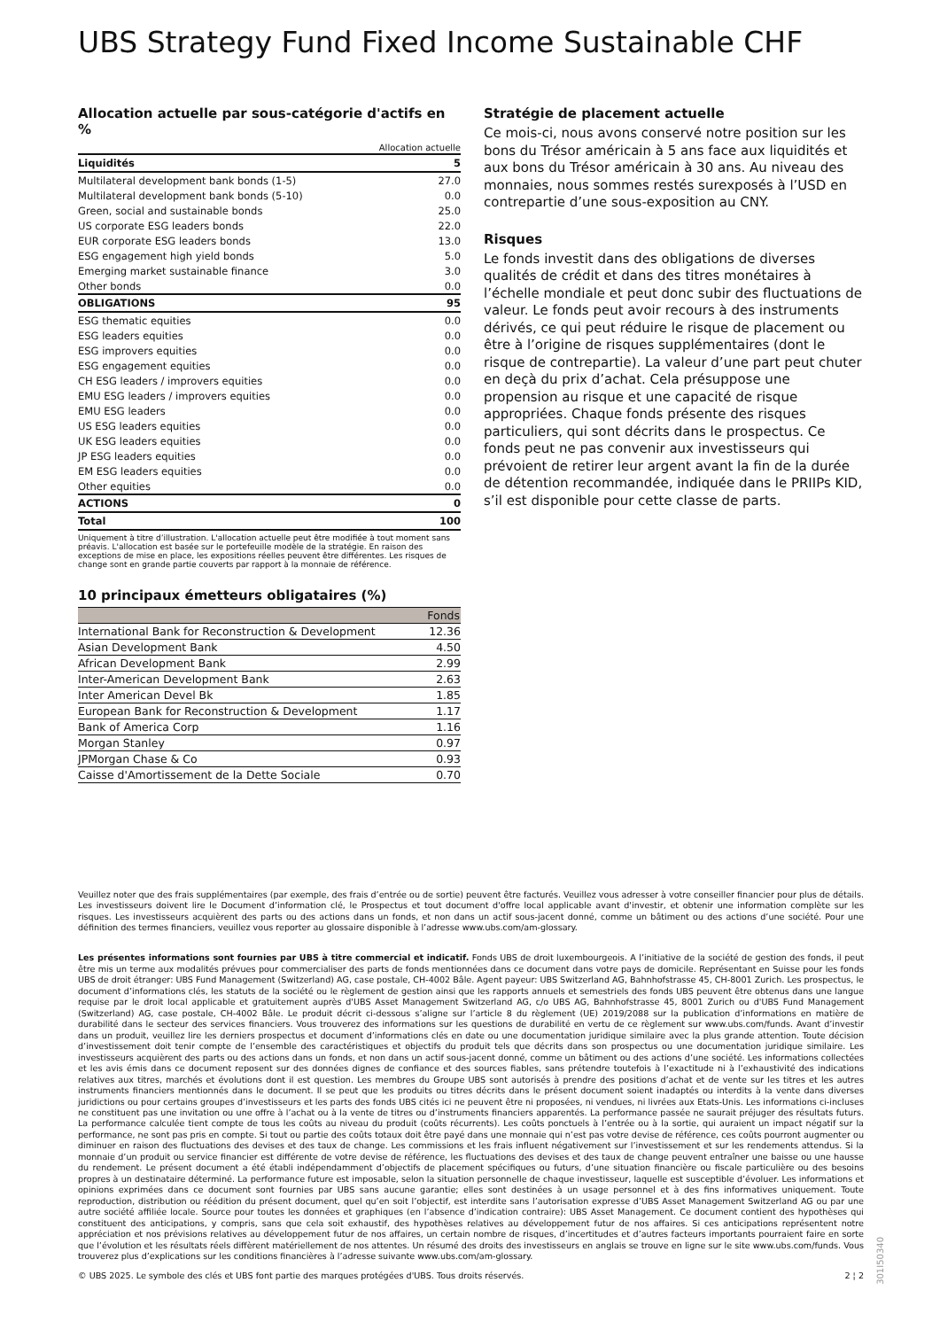UBS Strategy Fund Fixed Income Sustainable CHF
Allocation actuelle par sous-catégorie d'actifs en %
| | Allocation actuelle |
| Liquidités | 5 |
| Multilateral development bank bonds (1-5) | 27.0 |
| Multilateral development bank bonds (5-10) | 0.0 |
| Green, social and sustainable bonds | 25.0 |
| US corporate ESG leaders bonds | 22.0 |
| EUR corporate ESG leaders bonds | 13.0 |
| ESG engagement high yield bonds | 5.0 |
| Emerging market sustainable finance | 3.0 |
| Other bonds | 0.0 |
| OBLIGATIONS | 95 |
| ESG thematic equities | 0.0 |
| ESG leaders equities | 0.0 |
| ESG improvers equities | 0.0 |
| ESG engagement equities | 0.0 |
| CH ESG leaders / improvers equities | 0.0 |
| EMU ESG leaders / improvers equities | 0.0 |
| EMU ESG leaders | 0.0 |
| US ESG leaders equities | 0.0 |
| UK ESG leaders equities | 0.0 |
| JP ESG leaders equities | 0.0 |
| EM ESG leaders equities | 0.0 |
| Other equities | 0.0 |
| ACTIONS | 0 |
| Total | 100 |
Uniquement à titre d’illustration. L'allocation actuelle peut être modifiée à tout moment sans préavis. L'allocation est basée sur le portefeuille modèle de la stratégie. En raison des exceptions de mise en place, les expositions réelles peuvent être différentes. Les risques de change sont en grande partie couverts par rapport à la monnaie de référence.
10 principaux émetteurs obligataires (%)
| | Fonds |
| --- | --- |
| International Bank for Reconstruction & Development | 12.36 |
| Asian Development Bank | 4.50 |
| African Development Bank | 2.99 |
| Inter-American Development Bank | 2.63 |
| Inter American Devel Bk | 1.85 |
| European Bank for Reconstruction & Development | 1.17 |
| Bank of America Corp | 1.16 |
| Morgan Stanley | 0.97 |
| JPMorgan Chase & Co | 0.93 |
| Caisse d'Amortissement de la Dette Sociale | 0.70 |
Stratégie de placement actuelle
Ce mois-ci, nous avons conservé notre position sur les bons du Trésor américain à 5 ans face aux liquidités et aux bons du Trésor américain à 30 ans. Au niveau des monnaies, nous sommes restés surexposés à l’USD en contrepartie d’une sous-exposition au CNY.
Risques
Le fonds investit dans des obligations de diverses qualités de crédit et dans des titres monétaires à l’échelle mondiale et peut donc subir des fluctuations de valeur. Le fonds peut avoir recours à des instruments dérivés, ce qui peut réduire le risque de placement ou être à l’origine de risques supplémentaires (dont le risque de contrepartie). La valeur d’une part peut chuter en deçà du prix d’achat. Cela présuppose une propension au risque et une capacité de risque appropriées. Chaque fonds présente des risques particuliers, qui sont décrits dans le prospectus. Ce fonds peut ne pas convenir aux investisseurs qui prévoient de retirer leur argent avant la fin de la durée de détention recommandée, indiquée dans le PRIIPs KID, s’il est disponible pour cette classe de parts.
Veuillez noter que des frais supplémentaires (par exemple, des frais d’entrée ou de sortie) peuvent être facturés. Veuillez vous adresser à votre conseiller financier pour plus de détails. Les investisseurs doivent lire le Document d’information clé, le Prospectus et tout document d'offre local applicable avant d'investir, et obtenir une information complète sur les risques. Les investisseurs acquièrent des parts ou des actions dans un fonds, et non dans un actif sous-jacent donné, comme un bâtiment ou des actions d’une société. Pour une définition des termes financiers, veuillez vous reporter au glossaire disponible à l’adresse www.ubs.com/am-glossary.
Les présentes informations sont fournies par UBS à titre commercial et indicatif. Fonds UBS de droit luxembourgeois. A l’initiative de la société de gestion des fonds, il peut être mis un terme aux modalités prévues pour commercialiser des parts de fonds mentionnées dans ce document dans votre pays de domicile. Représentant en Suisse pour les fonds UBS de droit étranger: UBS Fund Management (Switzerland) AG, case postale, CH-4002 Bâle. Agent payeur: UBS Switzerland AG, Bahnhofstrasse 45, CH-8001 Zurich. Les prospectus, le document d’informations clés, les statuts de la société ou le règlement de gestion ainsi que les rapports annuels et semestriels des fonds UBS peuvent être obtenus dans une langue requise par le droit local applicable et gratuitement auprès d'UBS Asset Management Switzerland AG, c/o UBS AG, Bahnhofstrasse 45, 8001 Zurich ou d'UBS Fund Management (Switzerland) AG, case postale, CH-4002 Bâle. Le produit décrit ci-dessous s’aligne sur l’article 8 du règlement (UE) 2019/2088 sur la publication d’informations en matière de durabilité dans le secteur des services financiers. Vous trouverez des informations sur les questions de durabilité en vertu de ce règlement sur www.ubs.com/funds. Avant d’investir dans un produit, veuillez lire les derniers prospectus et document d’informations clés en date ou une documentation juridique similaire avec la plus grande attention. Toute décision d’investissement doit tenir compte de l’ensemble des caractéristiques et objectifs du produit tels que décrits dans son prospectus ou une documentation juridique similaire. Les investisseurs acquièrent des parts ou des actions dans un fonds, et non dans un actif sous-jacent donné, comme un bâtiment ou des actions d’une société. Les informations collectées et les avis émis dans ce document reposent sur des données dignes de confiance et des sources fiables, sans prétendre toutefois à l’exactitude ni à l’exhaustivité des indications relatives aux titres, marchés et évolutions dont il est question. Les membres du Groupe UBS sont autorisés à prendre des positions d’achat et de vente sur les titres et les autres instruments financiers mentionnés dans le document. Il se peut que les produits ou titres décrits dans le présent document soient inadaptés ou interdits à la vente dans diverses juridictions ou pour certains groupes d’investisseurs et les parts des fonds UBS cités ici ne peuvent être ni proposées, ni vendues, ni livrées aux Etats-Unis. Les informations ci-incluses ne constituent pas une invitation ou une offre à l’achat ou à la vente de titres ou d’instruments financiers apparentés. La performance passée ne saurait préjuger des résultats futurs. La performance calculée tient compte de tous les coûts au niveau du produit (coûts récurrents). Les coûts ponctuels à l’entrée ou à la sortie, qui auraient un impact négatif sur la performance, ne sont pas pris en compte. Si tout ou partie des coûts totaux doit être payé dans une monnaie qui n’est pas votre devise de référence, ces coûts pourront augmenter ou diminuer en raison des fluctuations des devises et des taux de change. Les commissions et les frais influent négativement sur l’investissement et sur les rendements attendus. Si la monnaie d’un produit ou service financier est différente de votre devise de référence, les fluctuations des devises et des taux de change peuvent entraîner une baisse ou une hausse du rendement. Le présent document a été établi indépendamment d’objectifs de placement spécifiques ou futurs, d’une situation financière ou fiscale particulière ou des besoins propres à un destinataire déterminé. La performance future est imposable, selon la situation personnelle de chaque investisseur, laquelle est susceptible d’évoluer. Les informations et opinions exprimées dans ce document sont fournies par UBS sans aucune garantie; elles sont destinées à un usage personnel et à des fins informatives uniquement. Toute reproduction, distribution ou réédition du présent document, quel qu’en soit l’objectif, est interdite sans l’autorisation expresse d’UBS Asset Management Switzerland AG ou par une autre société affiliée locale. Source pour toutes les données et graphiques (en l’absence d’indication contraire): UBS Asset Management. Ce document contient des hypothèses qui constituent des anticipations, y compris, sans que cela soit exhaustif, des hypothèses relatives au développement futur de nos affaires. Si ces anticipations représentent notre appréciation et nos prévisions relatives au développement futur de nos affaires, un certain nombre de risques, d’incertitudes et d’autres facteurs importants pourraient faire en sorte que l’évolution et les résultats réels diffèrent matériellement de nos attentes. Un résumé des droits des investisseurs en anglais se trouve en ligne sur le site www.ubs.com/funds. Vous trouverez plus d’explications sur les conditions financières à l’adresse suivante www.ubs.com/am-glossary.
© UBS 2025. Le symbole des clés et UBS font partie des marques protégées d'UBS. Tous droits réservés. 2 ¦ 2
301I50340